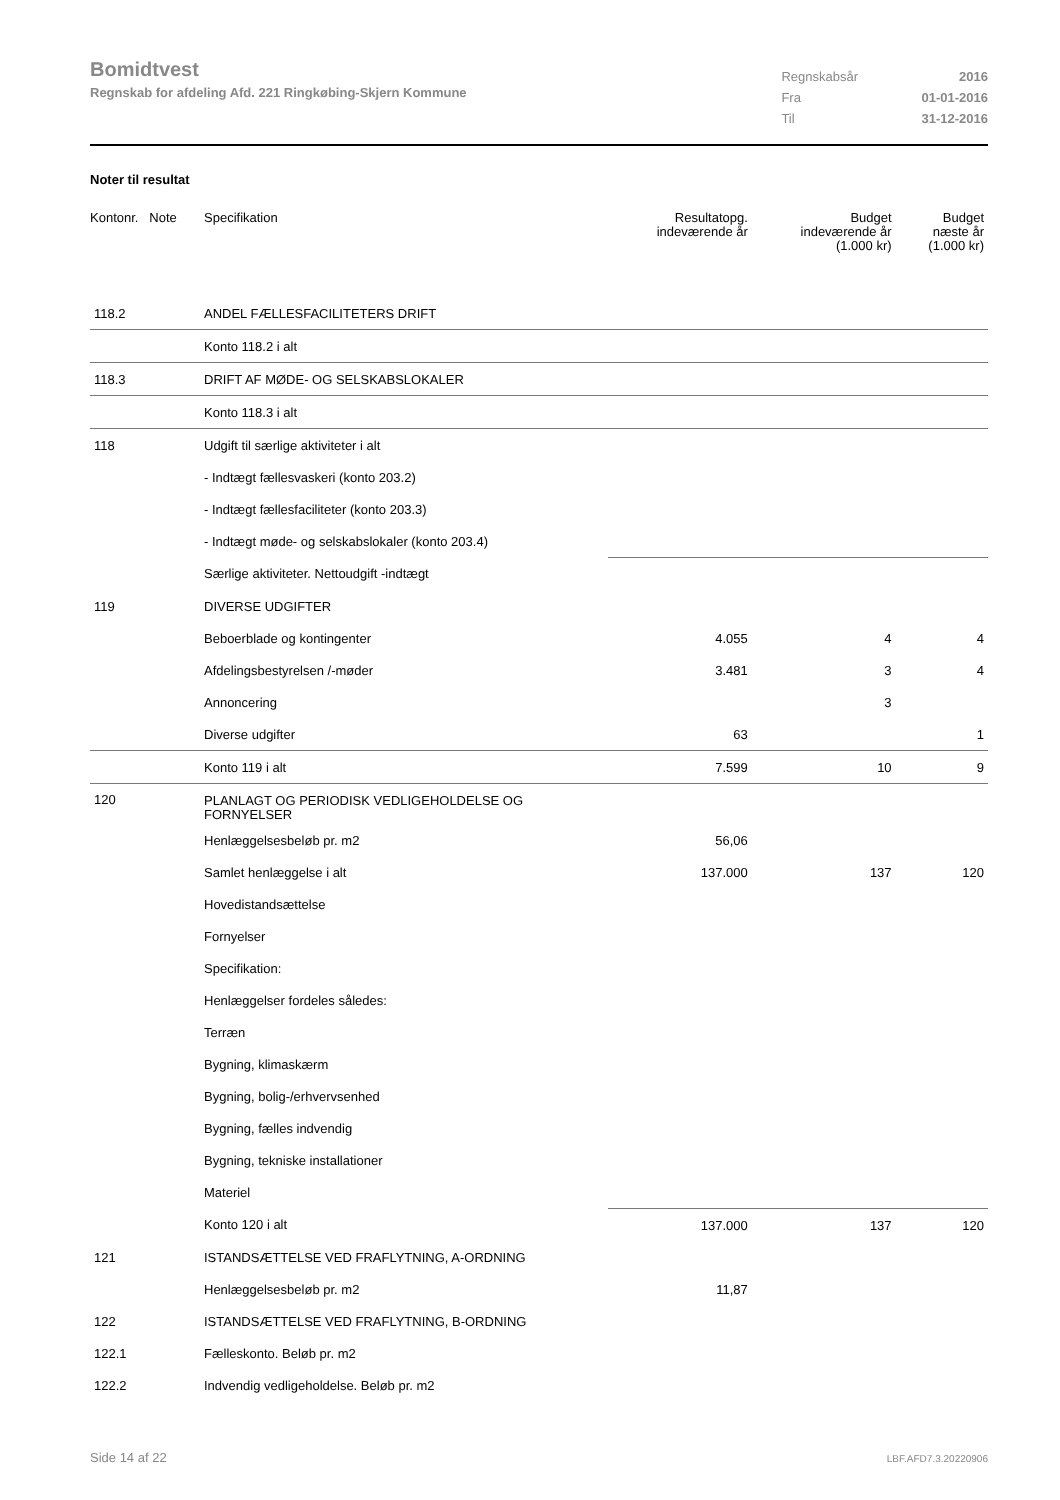Bomidtvest
Regnskab for afdeling Afd. 221 Ringkøbing-Skjern Kommune
| Regnskabsår | 2016 |
| Fra | 01-01-2016 |
| Til | 31-12-2016 |
Noter til resultat
| Kontonr. Note | Specifikation | Resultatopg. indeværende år | Budget indeværende år (1.000 kr) | Budget næste år (1.000 kr) |
| --- | --- | --- | --- | --- |
| 118.2 | ANDEL FÆLLESFACILITETERS DRIFT | | | |
| | Konto 118.2 i alt | | | |
| 118.3 | DRIFT AF MØDE- OG SELSKABSLOKALER | | | |
| | Konto 118.3 i alt | | | |
| 118 | Udgift til særlige aktiviteter i alt | | | |
| | - Indtægt fællesvaskeri (konto 203.2) | | | |
| | - Indtægt fællesfaciliteter (konto 203.3) | | | |
| | - Indtægt møde- og selskabslokaler (konto 203.4) | | | |
| | Særlige aktiviteter. Nettoudgift -indtægt | | | |
| 119 | DIVERSE UDGIFTER | | | |
| | Beboerblade og kontingenter | 4.055 | 4 | 4 |
| | Afdelingsbestyrelsen /-møder | 3.481 | 3 | 4 |
| | Annoncering | | 3 | |
| | Diverse udgifter | 63 | | 1 |
| | Konto 119 i alt | 7.599 | 10 | 9 |
| 120 | PLANLAGT OG PERIODISK VEDLIGEHOLDELSE OG FORNYELSER | | | |
| | Henlæggelsesbeløb pr. m2 | 56,06 | | |
| | Samlet henlæggelse i alt | 137.000 | 137 | 120 |
| | Hovedistandsættelse | | | |
| | Fornyelser | | | |
| | Specifikation: | | | |
| | Henlæggelser fordeles således: | | | |
| | Terræn | | | |
| | Bygning, klimaskærm | | | |
| | Bygning, bolig-/erhvervsenhed | | | |
| | Bygning, fælles indvendig | | | |
| | Bygning, tekniske installationer | | | |
| | Materiel | | | |
| | Konto 120 i alt | 137.000 | 137 | 120 |
| 121 | ISTANDSÆTTELSE VED FRAFLYTNING, A-ORDNING | | | |
| | Henlæggelsesbeløb pr. m2 | 11,87 | | |
| 122 | ISTANDSÆTTELSE VED FRAFLYTNING, B-ORDNING | | | |
| 122.1 | Fælleskonto. Beløb pr. m2 | | | |
| 122.2 | Indvendig vedligeholdelse. Beløb pr. m2 | | | |
Side 14 af 22 LBF.AFD7.3.20220906